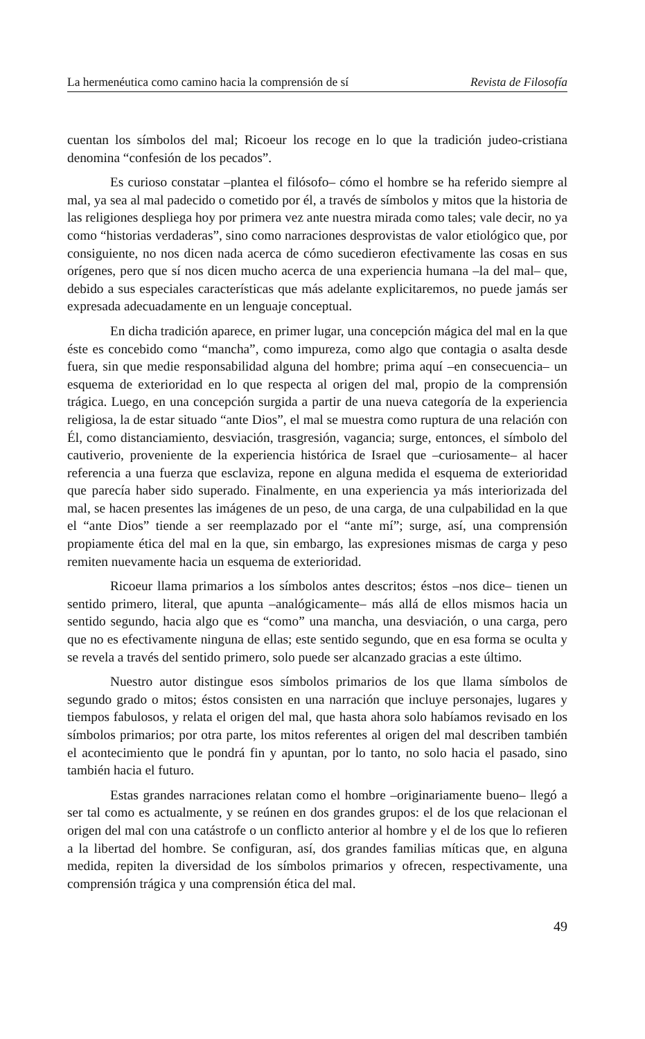La hermenéutica como camino hacia la comprensión de sí Revista de Filosofía
cuentan los símbolos del mal; Ricoeur los recoge en lo que la tradición judeo-cristiana denomina “confesión de los pecados”.
Es curioso constatar –plantea el filósofo– cómo el hombre se ha referido siempre al mal, ya sea al mal padecido o cometido por él, a través de símbolos y mitos que la historia de las religiones despliega hoy por primera vez ante nuestra mirada como tales; vale decir, no ya como “historias verdaderas”, sino como narraciones desprovistas de valor etiológico que, por consiguiente, no nos dicen nada acerca de cómo sucedieron efectivamente las cosas en sus orígenes, pero que sí nos dicen mucho acerca de una experiencia humana –la del mal– que, debido a sus especiales características que más adelante explicitaremos, no puede jamás ser expresada adecuadamente en un lenguaje conceptual.
En dicha tradición aparece, en primer lugar, una concepción mágica del mal en la que éste es concebido como “mancha”, como impureza, como algo que contagia o asalta desde fuera, sin que medie responsabilidad alguna del hombre; prima aquí –en consecuencia– un esquema de exterioridad en lo que respecta al origen del mal, propio de la comprensión trágica. Luego, en una concepción surgida a partir de una nueva categoría de la experiencia religiosa, la de estar situado “ante Dios”, el mal se muestra como ruptura de una relación con Él, como distanciamiento, desviación, trasgresión, vagancia; surge, entonces, el símbolo del cautiverio, proveniente de la experiencia histórica de Israel que –curiosamente– al hacer referencia a una fuerza que esclaviza, repone en alguna medida el esquema de exterioridad que parecía haber sido superado. Finalmente, en una experiencia ya más interiorizada del mal, se hacen presentes las imágenes de un peso, de una carga, de una culpabilidad en la que el “ante Dios” tiende a ser reemplazado por el “ante mí”; surge, así, una comprensión propiamente ética del mal en la que, sin embargo, las expresiones mismas de carga y peso remiten nuevamente hacia un esquema de exterioridad.
Ricoeur llama primarios a los símbolos antes descritos; éstos –nos dice– tienen un sentido primero, literal, que apunta –analógicamente– más allá de ellos mismos hacia un sentido segundo, hacia algo que es “como” una mancha, una desviación, o una carga, pero que no es efectivamente ninguna de ellas; este sentido segundo, que en esa forma se oculta y se revela a través del sentido primero, solo puede ser alcanzado gracias a este último.
Nuestro autor distingue esos símbolos primarios de los que llama símbolos de segundo grado o mitos; éstos consisten en una narración que incluye personajes, lugares y tiempos fabulosos, y relata el origen del mal, que hasta ahora solo habíamos revisado en los símbolos primarios; por otra parte, los mitos referentes al origen del mal describen también el acontecimiento que le pondrá fin y apuntan, por lo tanto, no solo hacia el pasado, sino también hacia el futuro.
Estas grandes narraciones relatan como el hombre –originariamente bueno– llegó a ser tal como es actualmente, y se reúnen en dos grandes grupos: el de los que relacionan el origen del mal con una catástrofe o un conflicto anterior al hombre y el de los que lo refieren a la libertad del hombre. Se configuran, así, dos grandes familias míticas que, en alguna medida, repiten la diversidad de los símbolos primarios y ofrecen, respectivamente, una comprensión trágica y una comprensión ética del mal.
49